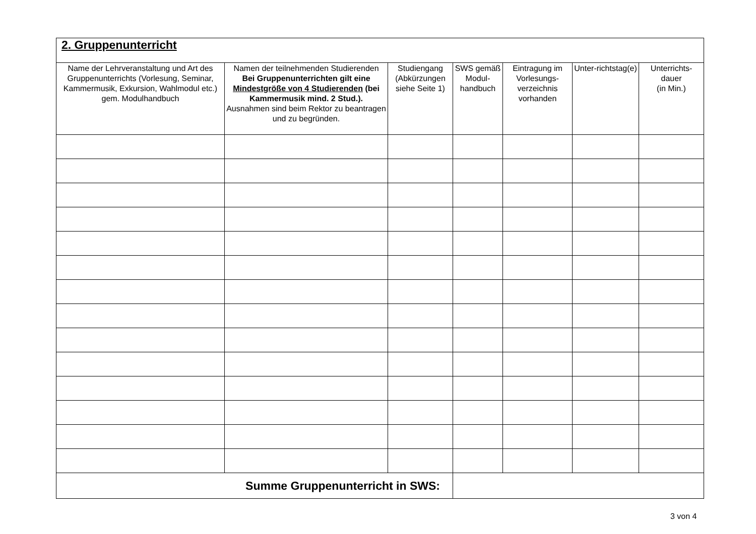| 2. Gruppenunterricht | | | | | | |
| Name der Lehrveranstaltung und Art des Gruppenunterrichts (Vorlesung, Seminar, Kammermusik, Exkursion, Wahlmodul etc.) gem. Modulhandbuch | Namen der teilnehmenden Studierenden Bei Gruppenunterrichten gilt eine Mindestgröße von 4 Studierenden (bei Kammermusik mind. 2 Stud.). Ausnahmen sind beim Rektor zu beantragen und zu begründen. | Studiengang (Abkürzungen siehe Seite 1) | SWS gemäß Modul-handbuch | Eintragung im Vorlesungs-verzeichnis vorhanden | Unter-richtstag(e) | Unterrichts-dauer (in Min.) |
| Summe Gruppenunterricht in SWS: | | | | | | |
3 von 4